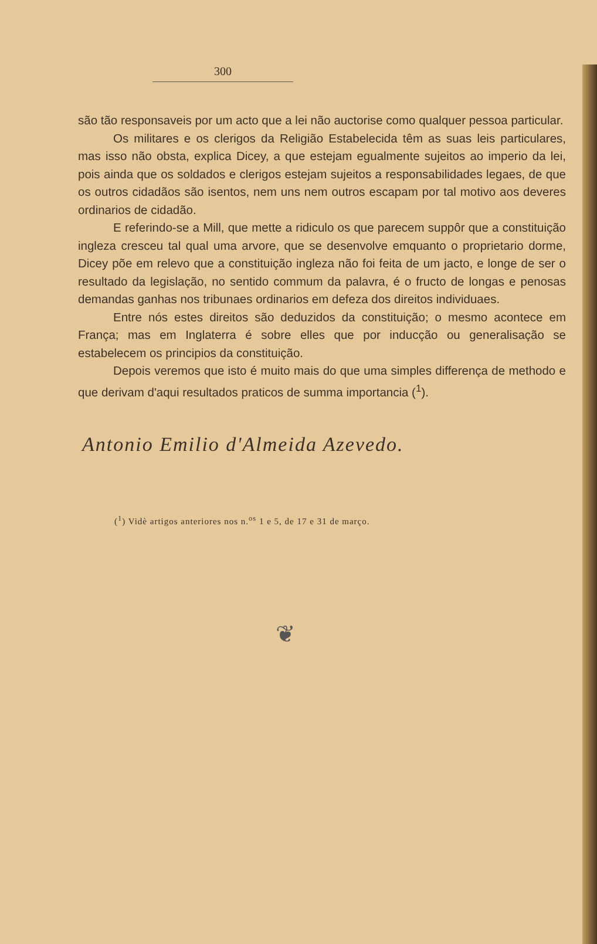300
são tão responsaveis por um acto que a lei não auctorise como qualquer pessoa particular.
Os militares e os clerigos da Religião Estabelecida têm as suas leis particulares, mas isso não obsta, explica Dicey, a que estejam egualmente sujeitos ao imperio da lei, pois ainda que os soldados e clerigos estejam sujeitos a responsabilidades legaes, de que os outros cidadãos são isentos, nem uns nem outros escapam por tal motivo aos deveres ordinarios de cidadão.
E referindo-se a Mill, que mette a ridiculo os que parecem suppôr que a constituição ingleza cresceu tal qual uma arvore, que se desenvolve emquanto o proprietario dorme, Dicey põe em relevo que a constituição ingleza não foi feita de um jacto, e longe de ser o resultado da legislação, no sentido commum da palavra, é o fructo de longas e penosas demandas ganhas nos tribunaes ordinarios em defeza dos direitos individuaes.
Entre nós estes direitos são deduzidos da constituição; o mesmo acontece em França; mas em Inglaterra é sobre elles que por inducção ou generalisação se estabelecem os principios da constituição.
Depois veremos que isto é muito mais do que uma simples differença de methodo e que derivam d'aqui resultados praticos de summa importancia (<sup>1</sup>).
Antonio Emilio d'Almeida Azevedo.
(<sup>1</sup>) Vidè artigos anteriores nos n.<sup>os</sup> 1 e 5, de 17 e 31 de março.
❦